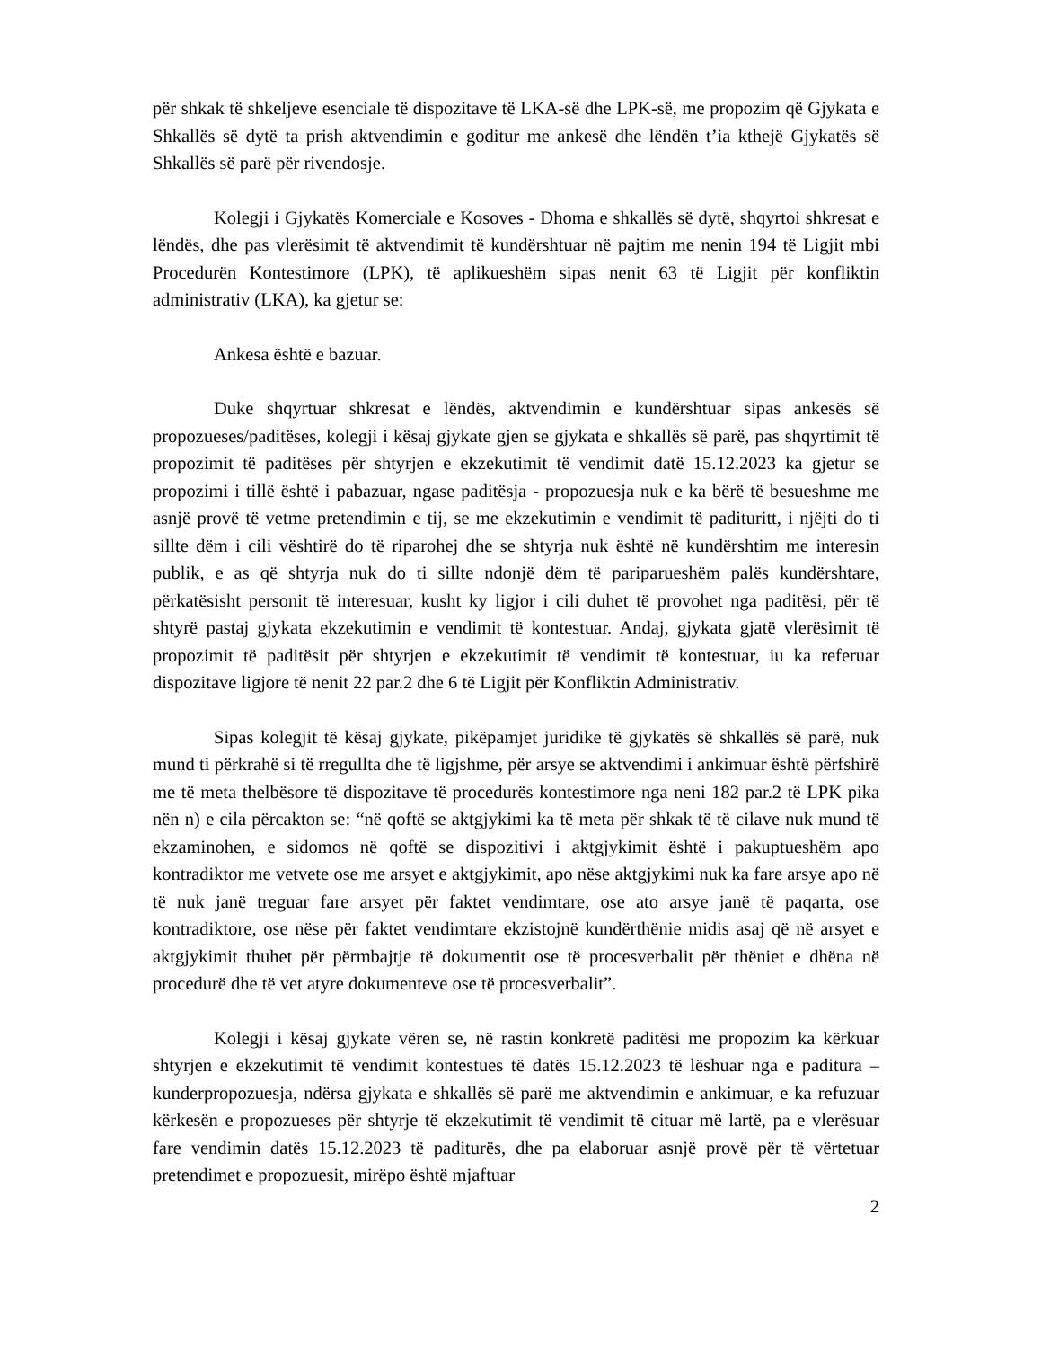për shkak të shkeljeve esenciale të dispozitave të LKA-së dhe LPK-së, me propozim që Gjykata e Shkallës së dytë ta prish aktvendimin e goditur me ankesë dhe lëndën t’ia kthejë Gjykatës së Shkallës së parë për rivendosje.
Kolegji i Gjykatës Komerciale e Kosoves - Dhoma e shkallës së dytë, shqyrtoi shkresat e lëndës, dhe pas vlerësimit të aktvendimit të kundërshtuar në pajtim me nenin 194 të Ligjit mbi Procedurën Kontestimore (LPK), të aplikueshëm sipas nenit 63 të Ligjit për konfliktin administrativ (LKA), ka gjetur se:
Ankesa është e bazuar.
Duke shqyrtuar shkresat e lëndës, aktvendimin e kundërshtuar sipas ankesës së propozueses/paditëses, kolegji i kësaj gjykate gjen se gjykata e shkallës së parë, pas shqyrtimit të propozimit të paditëses për shtyrjen e ekzekutimit të vendimit datë 15.12.2023 ka gjetur se propozimi i tillë është i pabazuar, ngase paditësja - propozuesja nuk e ka bërë të besueshme me asnjë provë të vetme pretendimin e tij, se me ekzekutimin e vendimit të padituritt, i njëjti do ti sillte dëm i cili vështirë do të riparohej dhe se shtyrja nuk është në kundërshtim me interesin publik, e as që shtyrja nuk do ti sillte ndonjë dëm të pariparueshëm palës kundërshtare, përkatësisht personit të interesuar, kusht ky ligjor i cili duhet të provohet nga paditësi, për të shtyrë pastaj gjykata ekzekutimin e vendimit të kontestuar. Andaj, gjykata gjatë vlerësimit të propozimit të paditësit për shtyrjen e ekzekutimit të vendimit të kontestuar, iu ka referuar dispozitave ligjore të nenit 22 par.2 dhe 6 të Ligjit për Konfliktin Administrativ.
Sipas kolegjit të kësaj gjykate, pikëpamjet juridike të gjykatës së shkallës së parë, nuk mund ti përkrahë si të rregullta dhe të ligjshme, për arsye se aktvendimi i ankimuar është përfshirë me të meta thelbësore të dispozitave të procedurës kontestimore nga neni 182 par.2 të LPK pika nën n) e cila përcakton se: “në qoftë se aktgjykimi ka të meta për shkak të të cilave nuk mund të ekzaminohen, e sidomos në qoftë se dispozitivi i aktgjykimit është i pakuptueshëm apo kontradiktor me vetvete ose me arsyet e aktgjykimit, apo nëse aktgjykimi nuk ka fare arsye apo në të nuk janë treguar fare arsyet për faktet vendimtare, ose ato arsye janë të paqarta, ose kontradiktore, ose nëse për faktet vendimtare ekzistojnë kundërthënie midis asaj që në arsyet e aktgjykimit thuhet për përmbajtje të dokumentit ose të procesverbalit për thëniet e dhëna në procedurë dhe të vet atyre dokumenteve ose të procesverbalit”.
Kolegji i kësaj gjykate vëren se, në rastin konkretë paditësi me propozim ka kërkuar shtyrjen e ekzekutimit të vendimit kontestues të datës 15.12.2023 të lëshuar nga e paditura – kunderpropozuesja, ndërsa gjykata e shkallës së parë me aktvendimin e ankimuar, e ka refuzuar kërkesën e propozueses për shtyrje të ekzekutimit të vendimit të cituar më lartë, pa e vlerësuar fare vendimin datës 15.12.2023 të paditurës, dhe pa elaboruar asnjë provë për të vërtetuar pretendimet e propozuesit, mirëpo është mjaftuar
2